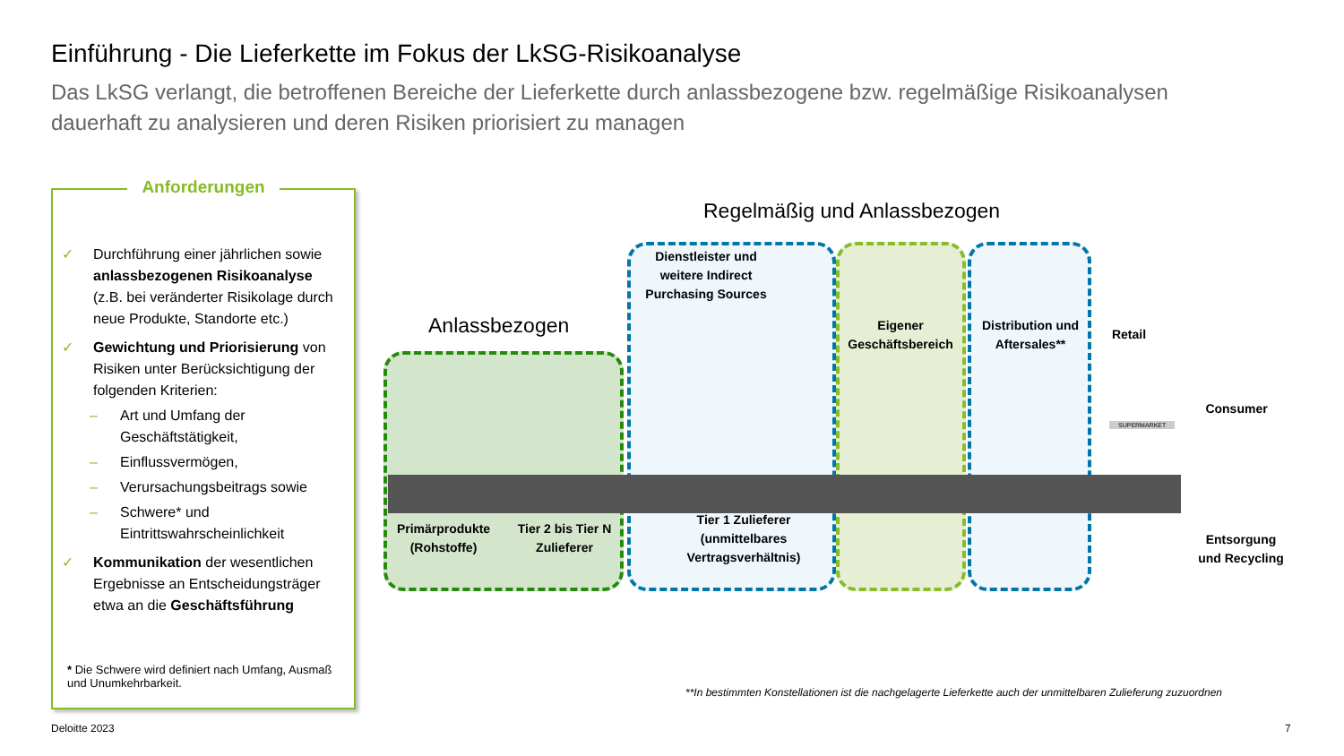Einführung - Die Lieferkette im Fokus der LkSG-Risikoanalyse
Das LkSG verlangt, die betroffenen Bereiche der Lieferkette durch anlassbezogene bzw. regelmäßige Risikoanalysen dauerhaft zu analysieren und deren Risiken priorisiert zu managen
Anforderungen
✓ Durchführung einer jährlichen sowie anlassbezogenen Risikoanalyse (z.B. bei veränderter Risikolage durch neue Produkte, Standorte etc.)
✓ Gewichtung und Priorisierung von Risiken unter Berücksichtigung der folgenden Kriterien:
– Art und Umfang der Geschäftstätigkeit,
– Einflussvermögen,
– Verursachungsbeitrags sowie
– Schwere* und Eintrittswahrscheinlichkeit
✓ Kommunikation der wesentlichen Ergebnisse an Entscheidungsträger etwa an die Geschäftsführung
* Die Schwere wird definiert nach Umfang, Ausmaß und Unumkehrbarkeit.
Regelmäßig und Anlassbezogen
Anlassbezogen
Dienstleister und weitere Indirect Purchasing Sources
Eigener Geschäftsbereich
Distribution und Aftersales**
Retail
Consumer
Primärprodukte (Rohstoffe)
Tier 2 bis Tier N Zulieferer
Tier 1 Zulieferer (unmittelbares Vertragsverhältnis)
Entsorgung und Recycling
SUPERMARKET
**In bestimmten Konstellationen ist die nachgelagerte Lieferkette auch der unmittelbaren Zulieferung zuzuordnen
Deloitte 2023 7